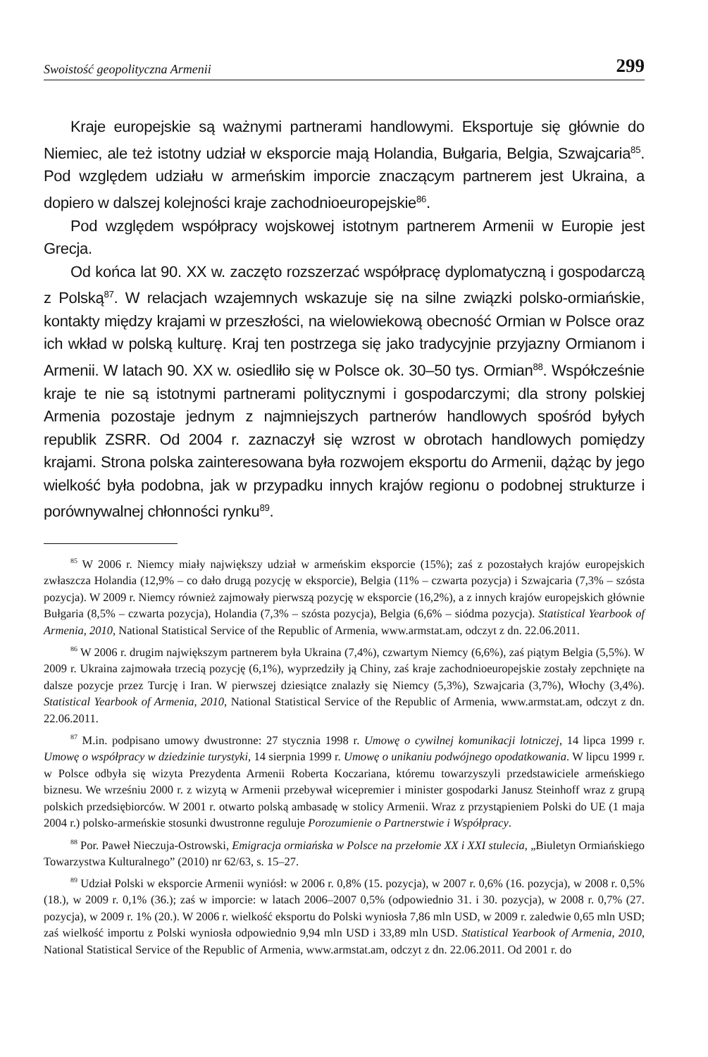Swoistość geopolityczna Armenii 299
Kraje europejskie są ważnymi partnerami handlowymi. Eksportuje się głównie do Niemiec, ale też istotny udział w eksporcie mają Holandia, Bułgaria, Belgia, Szwajcaria<sup>85</sup>. Pod względem udziału w armeńskim imporcie znaczącym partnerem jest Ukraina, a dopiero w dalszej kolejności kraje zachodnioeuropejskie<sup>86</sup>.
Pod względem współpracy wojskowej istotnym partnerem Armenii w Europie jest Grecja.
Od końca lat 90. XX w. zaczęto rozszerzać współpracę dyplomatyczną i gospodarczą z Polską<sup>87</sup>. W relacjach wzajemnych wskazuje się na silne związki polsko-ormiańskie, kontakty między krajami w przeszłości, na wielowiekową obecność Ormian w Polsce oraz ich wkład w polską kulturę. Kraj ten postrzega się jako tradycyjnie przyjazny Ormianom i Armenii. W latach 90. XX w. osiedliło się w Polsce ok. 30–50 tys. Ormian<sup>88</sup>. Współcześnie kraje te nie są istotnymi partnerami politycznymi i gospodarczymi; dla strony polskiej Armenia pozostaje jednym z najmniejszych partnerów handlowych spośród byłych republik ZSRR. Od 2004 r. zaznaczył się wzrost w obrotach handlowych pomiędzy krajami. Strona polska zainteresowana była rozwojem eksportu do Armenii, dążąc by jego wielkość była podobna, jak w przypadku innych krajów regionu o podobnej strukturze i porównywalnej chłonności rynku<sup>89</sup>.
<sup>85</sup> W 2006 r. Niemcy miały największy udział w armeńskim eksporcie (15%); zaś z pozostałych krajów europejskich zwłaszcza Holandia (12,9% – co dało drugą pozycję w eksporcie), Belgia (11% – czwarta pozycja) i Szwajcaria (7,3% – szósta pozycja). W 2009 r. Niemcy również zajmowały pierwszą pozycję w eksporcie (16,2%), a z innych krajów europejskich głównie Bułgaria (8,5% – czwarta pozycja), Holandia (7,3% – szósta pozycja), Belgia (6,6% – siódma pozycja). Statistical Yearbook of Armenia, 2010, National Statistical Service of the Republic of Armenia, www.armstat.am, odczyt z dn. 22.06.2011.
<sup>86</sup> W 2006 r. drugim największym partnerem była Ukraina (7,4%), czwartym Niemcy (6,6%), zaś piątym Belgia (5,5%). W 2009 r. Ukraina zajmowała trzecią pozycję (6,1%), wyprzedziły ją Chiny, zaś kraje zachodnioeuropejskie zostały zepchnięte na dalsze pozycje przez Turcję i Iran. W pierwszej dziesiątce znalazły się Niemcy (5,3%), Szwajcaria (3,7%), Włochy (3,4%). Statistical Yearbook of Armenia, 2010, National Statistical Service of the Republic of Armenia, www.armstat.am, odczyt z dn. 22.06.2011.
<sup>87</sup> M.in. podpisano umowy dwustronne: 27 stycznia 1998 r. Umowę o cywilnej komunikacji lotniczej, 14 lipca 1999 r. Umowę o współpracy w dziedzinie turystyki, 14 sierpnia 1999 r. Umowę o unikaniu podwójnego opodatkowania. W lipcu 1999 r. w Polsce odbyła się wizyta Prezydenta Armenii Roberta Koczariana, któremu towarzyszyli przedstawiciele armeńskiego biznesu. We wrześniu 2000 r. z wizytą w Armenii przebywał wicepremier i minister gospodarki Janusz Steinhoff wraz z grupą polskich przedsiębiorców. W 2001 r. otwarto polską ambasadę w stolicy Armenii. Wraz z przystąpieniem Polski do UE (1 maja 2004 r.) polsko-armeńskie stosunki dwustronne reguluje Porozumienie o Partnerstwie i Współpracy.
<sup>88</sup> Por. Paweł Nieczuja-Ostrowski, Emigracja ormiańska w Polsce na przełomie XX i XXI stulecia, „Biuletyn Ormiańskiego Towarzystwa Kulturalnego” (2010) nr 62/63, s. 15–27.
<sup>89</sup> Udział Polski w eksporcie Armenii wyniósł: w 2006 r. 0,8% (15. pozycja), w 2007 r. 0,6% (16. pozycja), w 2008 r. 0,5% (18.), w 2009 r. 0,1% (36.); zaś w imporcie: w latach 2006–2007 0,5% (odpowiednio 31. i 30. pozycja), w 2008 r. 0,7% (27. pozycja), w 2009 r. 1% (20.). W 2006 r. wielkość eksportu do Polski wyniosła 7,86 mln USD, w 2009 r. zaledwie 0,65 mln USD; zaś wielkość importu z Polski wyniosła odpowiednio 9,94 mln USD i 33,89 mln USD. Statistical Yearbook of Armenia, 2010, National Statistical Service of the Republic of Armenia, www.armstat.am, odczyt z dn. 22.06.2011. Od 2001 r. do